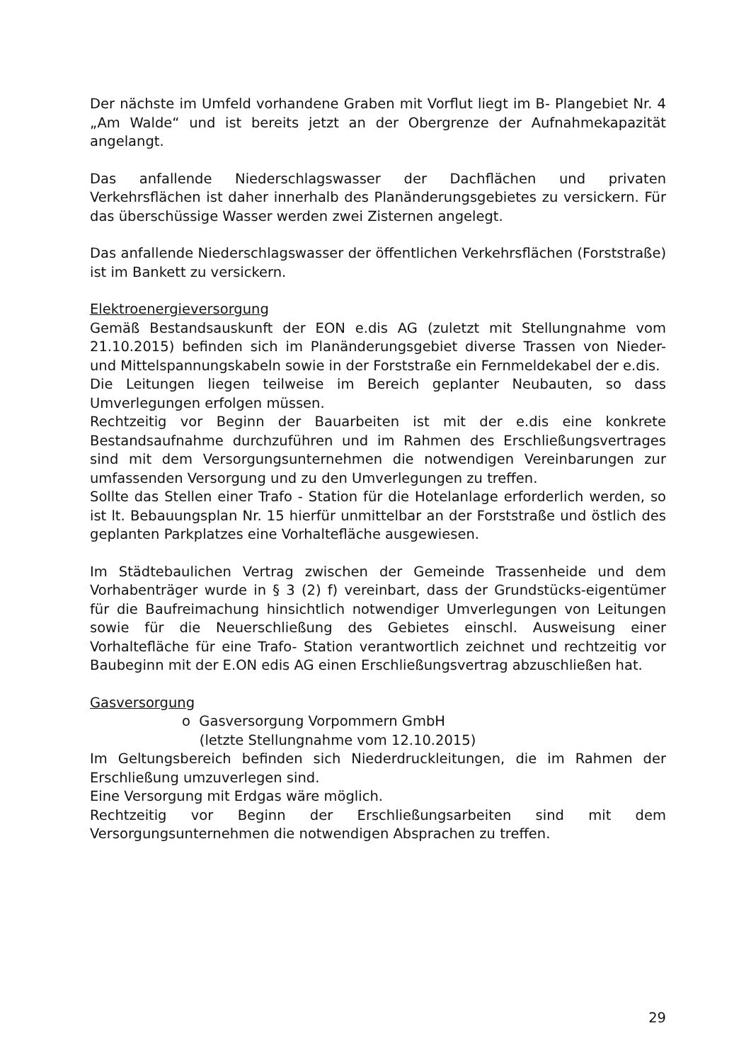Der nächste im Umfeld vorhandene Graben mit Vorflut liegt im B- Plangebiet Nr. 4 „Am Walde“ und ist bereits jetzt an der Obergrenze der Aufnahmekapazität angelangt.
Das anfallende Niederschlagswasser der Dachflächen und privaten Verkehrsflächen ist daher innerhalb des Planänderungsgebietes zu versickern. Für das überschüssige Wasser werden zwei Zisternen angelegt.
Das anfallende Niederschlagswasser der öffentlichen Verkehrsflächen (Forststraße) ist im Bankett zu versickern.
Elektroenergieversorgung
Gemäß Bestandsauskunft der EON e.dis AG (zuletzt mit Stellungnahme vom 21.10.2015) befinden sich im Planänderungsgebiet diverse Trassen von Nieder- und Mittelspannungskabeln sowie in der Forststraße ein Fernmeldekabel der e.dis.
Die Leitungen liegen teilweise im Bereich geplanter Neubauten, so dass Umverlegungen erfolgen müssen.
Rechtzeitig vor Beginn der Bauarbeiten ist mit der e.dis eine konkrete Bestandsaufnahme durchzuführen und im Rahmen des Erschließungsvertrages sind mit dem Versorgungsunternehmen die notwendigen Vereinbarungen zur umfassenden Versorgung und zu den Umverlegungen zu treffen.
Sollte das Stellen einer Trafo - Station für die Hotelanlage erforderlich werden, so ist lt. Bebauungsplan Nr. 15 hierfür unmittelbar an der Forststraße und östlich des geplanten Parkplatzes eine Vorhaltefläche ausgewiesen.
Im Städtebaulichen Vertrag zwischen der Gemeinde Trassenheide und dem Vorhabenträger wurde in § 3 (2) f) vereinbart, dass der Grundstücks-eigentümer für die Baufreimachung hinsichtlich notwendiger Umverlegungen von Leitungen sowie für die Neuerschließung des Gebietes einschl. Ausweisung einer Vorhaltefläche für eine Trafo- Station verantwortlich zeichnet und rechtzeitig vor Baubeginn mit der E.ON edis AG einen Erschließungsvertrag abzuschließen hat.
Gasversorgung
o Gasversorgung Vorpommern GmbH
(letzte Stellungnahme vom 12.10.2015)
Im Geltungsbereich befinden sich Niederdruckleitungen, die im Rahmen der Erschließung umzuverlegen sind.
Eine Versorgung mit Erdgas wäre möglich.
Rechtzeitig vor Beginn der Erschließungsarbeiten sind mit dem Versorgungsunternehmen die notwendigen Absprachen zu treffen.
29